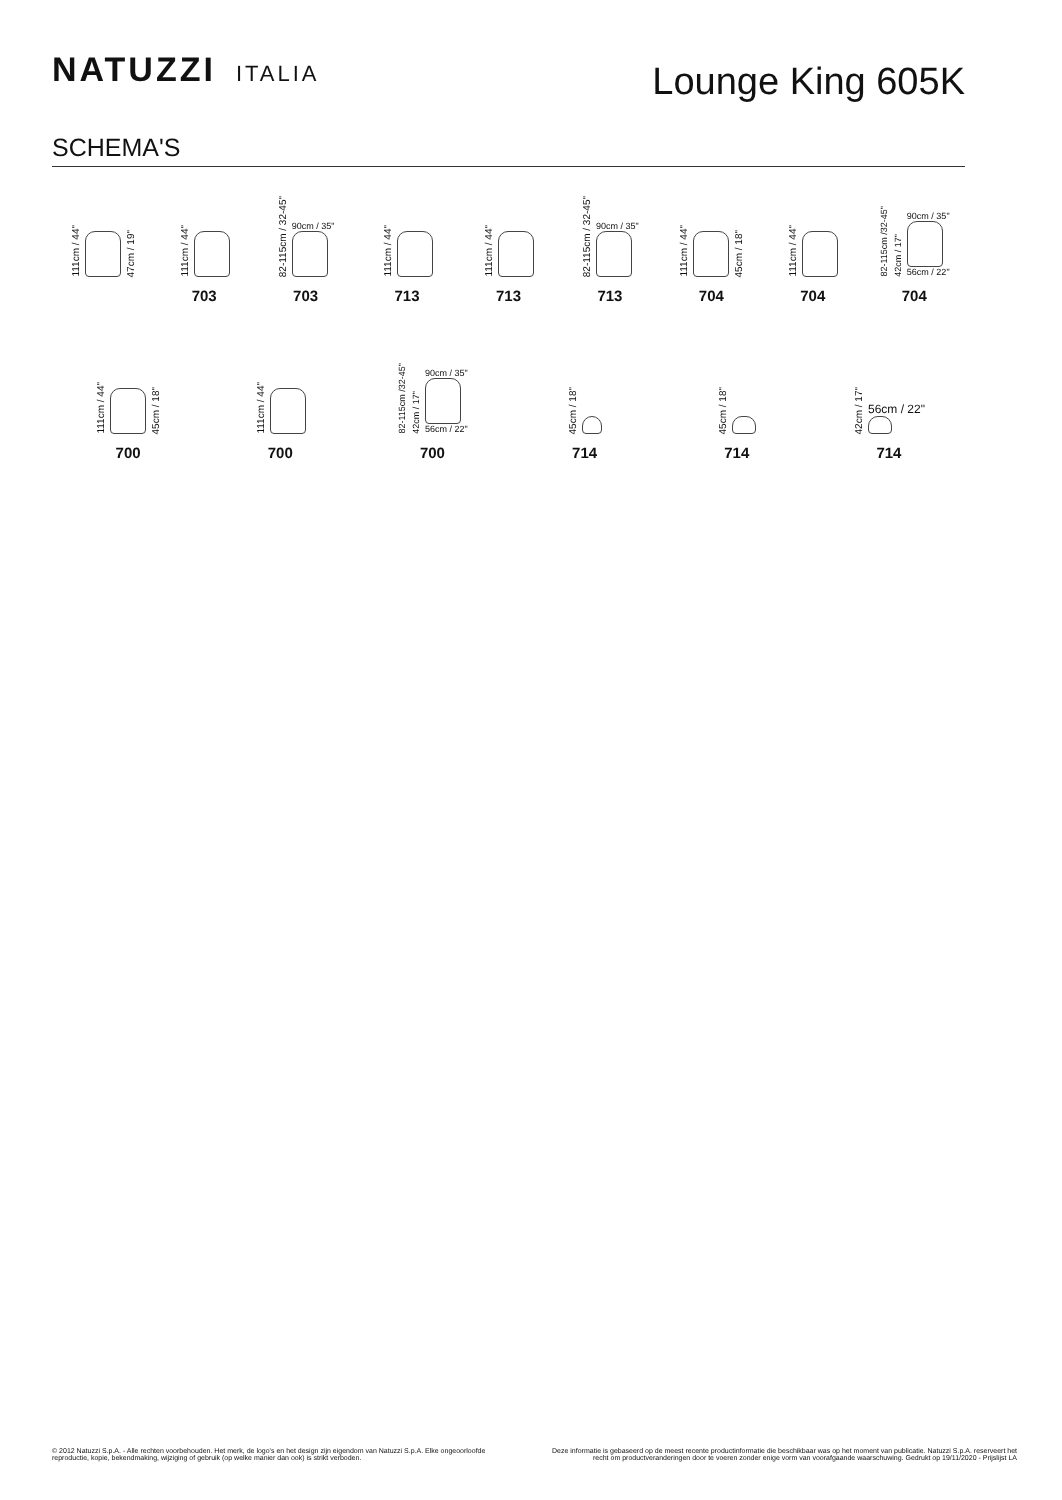NATUZZI ITALIA
Lounge King 605K
SCHEMA'S
111cm / 44"
47cm / 19"
111cm / 44"
703
82-115cm / 32-45"
90cm / 35"
703
111cm / 44"
713
111cm / 44"
713
82-115cm / 32-45"
90cm / 35"
713
111cm / 44"
45cm / 18"
704
111cm / 44"
704
82-115cm /32-45" 42cm / 17"
90cm / 35"
56cm / 22"
704
111cm / 44"
45cm / 18"
700
111cm / 44"
700
82-115cm /32-45" 42cm / 17"
90cm / 35"
56cm / 22"
700
45cm / 18"
714
45cm / 18"
714
42cm / 17"
56cm / 22"
714
© 2012 Natuzzi S.p.A. - Alle rechten voorbehouden. Het merk, de logo's en het design zijn eigendom van Natuzzi S.p.A. Elke ongeoorloofde
reproductie, kopie, bekendmaking, wijziging of gebruik (op welke manier dan ook) is strikt verboden.
Deze informatie is gebaseerd op de meest recente productinformatie die beschikbaar was op het moment van publicatie. Natuzzi S.p.A. reserveert het recht om productveranderingen door te voeren zonder enige vorm van voorafgaande waarschuwing. Gedrukt op 19/11/2020 - Prijslijst LA